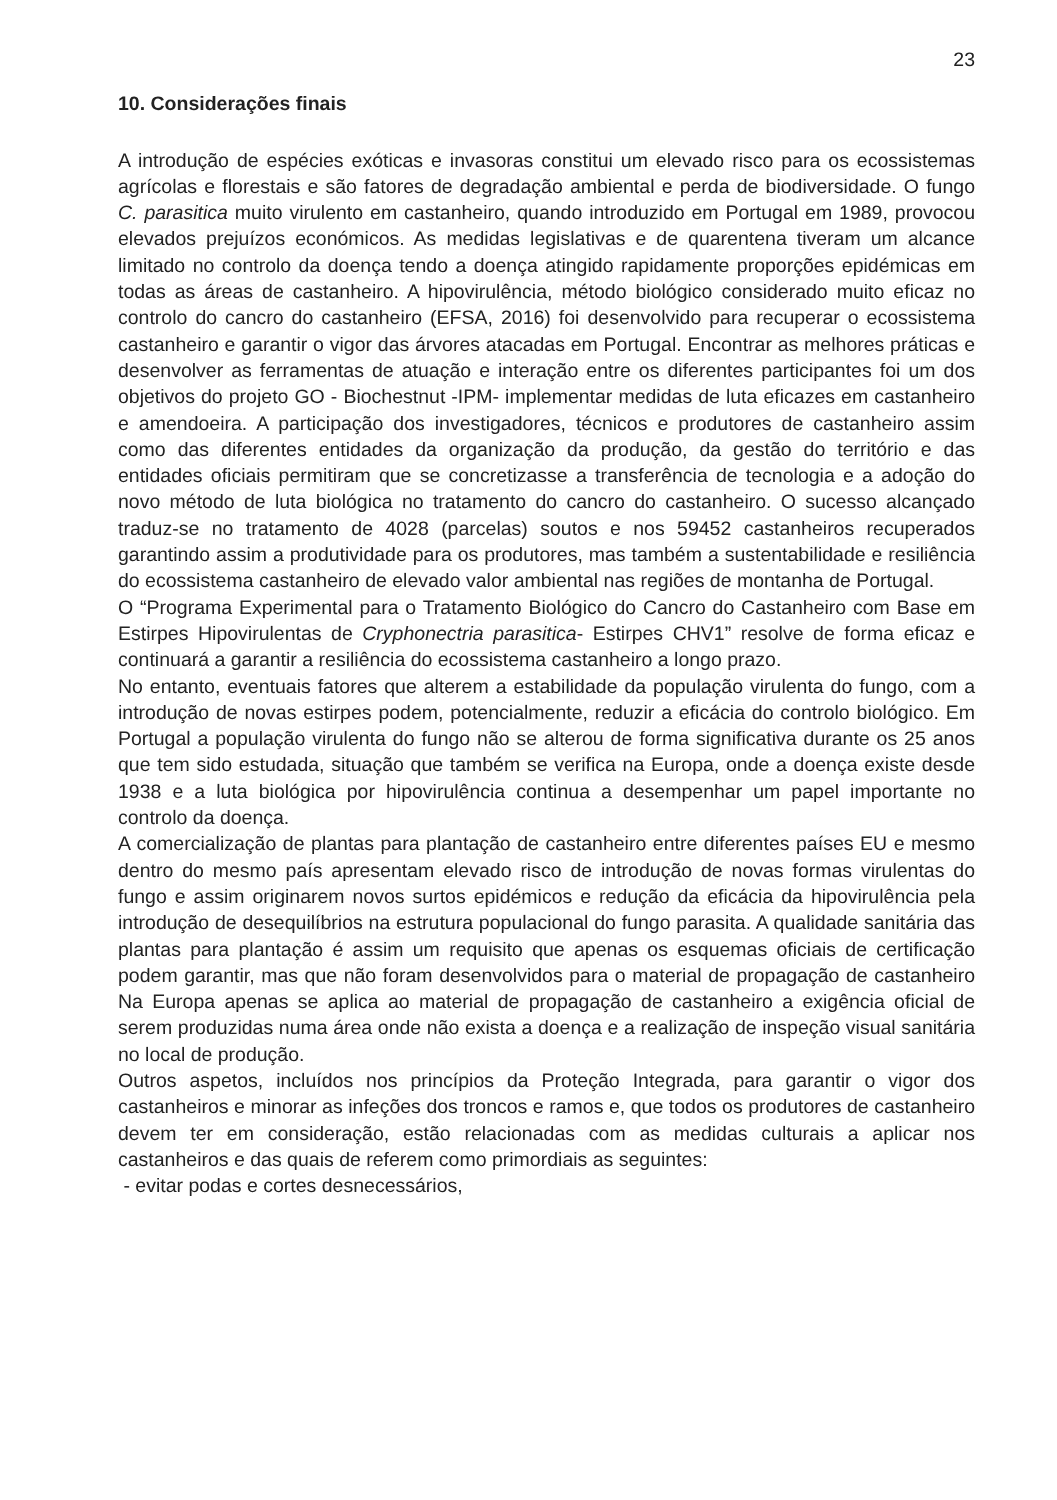23
10. Considerações finais
A introdução de espécies exóticas e invasoras constitui um elevado risco para os ecossistemas agrícolas e florestais e são fatores de degradação ambiental e perda de biodiversidade. O fungo C. parasitica muito virulento em castanheiro, quando introduzido em Portugal em 1989, provocou elevados prejuízos económicos. As medidas legislativas e de quarentena tiveram um alcance limitado no controlo da doença tendo a doença atingido rapidamente proporções epidémicas em todas as áreas de castanheiro. A hipovirulência, método biológico considerado muito eficaz no controlo do cancro do castanheiro (EFSA, 2016) foi desenvolvido para recuperar o ecossistema castanheiro e garantir o vigor das árvores atacadas em Portugal. Encontrar as melhores práticas e desenvolver as ferramentas de atuação e interação entre os diferentes participantes foi um dos objetivos do projeto GO - Biochestnut -IPM- implementar medidas de luta eficazes em castanheiro e amendoeira. A participação dos investigadores, técnicos e produtores de castanheiro assim como das diferentes entidades da organização da produção, da gestão do território e das entidades oficiais permitiram que se concretizasse a transferência de tecnologia e a adoção do novo método de luta biológica no tratamento do cancro do castanheiro. O sucesso alcançado traduz-se no tratamento de 4028 (parcelas) soutos e nos 59452 castanheiros recuperados garantindo assim a produtividade para os produtores, mas também a sustentabilidade e resiliência do ecossistema castanheiro de elevado valor ambiental nas regiões de montanha de Portugal.
O “Programa Experimental para o Tratamento Biológico do Cancro do Castanheiro com Base em Estirpes Hipovirulentas de Cryphonectria parasitica- Estirpes CHV1” resolve de forma eficaz e continuará a garantir a resiliência do ecossistema castanheiro a longo prazo.
No entanto, eventuais fatores que alterem a estabilidade da população virulenta do fungo, com a introdução de novas estirpes podem, potencialmente, reduzir a eficácia do controlo biológico. Em Portugal a população virulenta do fungo não se alterou de forma significativa durante os 25 anos que tem sido estudada, situação que também se verifica na Europa, onde a doença existe desde 1938 e a luta biológica por hipovirulência continua a desempenhar um papel importante no controlo da doença.
A comercialização de plantas para plantação de castanheiro entre diferentes países EU e mesmo dentro do mesmo país apresentam elevado risco de introdução de novas formas virulentas do fungo e assim originarem novos surtos epidémicos e redução da eficácia da hipovirulência pela introdução de desequilíbrios na estrutura populacional do fungo parasita. A qualidade sanitária das plantas para plantação é assim um requisito que apenas os esquemas oficiais de certificação podem garantir, mas que não foram desenvolvidos para o material de propagação de castanheiro Na Europa apenas se aplica ao material de propagação de castanheiro a exigência oficial de serem produzidas numa área onde não exista a doença e a realização de inspeção visual sanitária no local de produção.
Outros aspetos, incluídos nos princípios da Proteção Integrada, para garantir o vigor dos castanheiros e minorar as infeções dos troncos e ramos e, que todos os produtores de castanheiro devem ter em consideração, estão relacionadas com as medidas culturais a aplicar nos castanheiros e das quais de referem como primordiais as seguintes:
- evitar podas e cortes desnecessários,